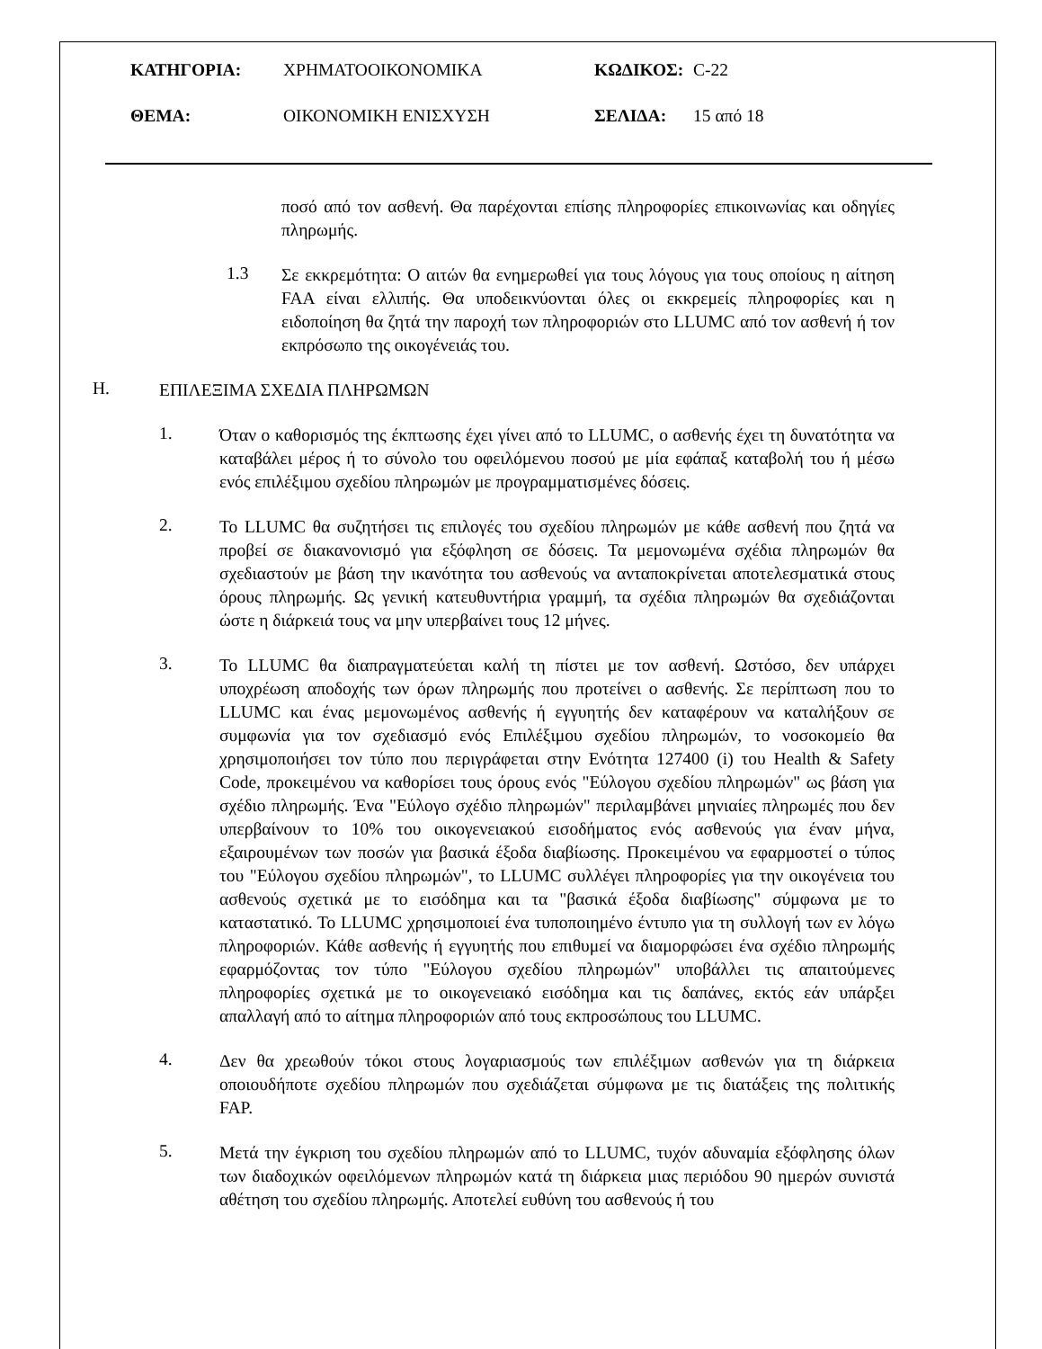ΚΑΤΗΓΟΡΙΑ: ΧΡΗΜΑΤΟΟΙΚΟΝΟΜΙΚΑ ΚΩΔΙΚΟΣ: C-22
ΘΕΜΑ: ΟΙΚΟΝΟΜΙΚΗ ΕΝΙΣΧΥΣΗ ΣΕΛΙΔΑ: 15 από 18
ποσό από τον ασθενή. Θα παρέχονται επίσης πληροφορίες επικοινωνίας και οδηγίες πληρωμής.
1.3
Σε εκκρεμότητα: Ο αιτών θα ενημερωθεί για τους λόγους για τους οποίους η αίτηση FAA είναι ελλιπής. Θα υποδεικνύονται όλες οι εκκρεμείς πληροφορίες και η ειδοποίηση θα ζητά την παροχή των πληροφοριών στο LLUMC από τον ασθενή ή τον εκπρόσωπο της οικογένειάς του.
H.
ΕΠΙΛΕΞΙΜΑ ΣΧΕΔΙΑ ΠΛΗΡΩΜΩΝ
1.
Όταν ο καθορισμός της έκπτωσης έχει γίνει από το LLUMC, ο ασθενής έχει τη δυνατότητα να καταβάλει μέρος ή το σύνολο του οφειλόμενου ποσού με μία εφάπαξ καταβολή του ή μέσω ενός επιλέξιμου σχεδίου πληρωμών με προγραμματισμένες δόσεις.
2.
Το LLUMC θα συζητήσει τις επιλογές του σχεδίου πληρωμών με κάθε ασθενή που ζητά να προβεί σε διακανονισμό για εξόφληση σε δόσεις. Τα μεμονωμένα σχέδια πληρωμών θα σχεδιαστούν με βάση την ικανότητα του ασθενούς να ανταποκρίνεται αποτελεσματικά στους όρους πληρωμής. Ως γενική κατευθυντήρια γραμμή, τα σχέδια πληρωμών θα σχεδιάζονται ώστε η διάρκειά τους να μην υπερβαίνει τους 12 μήνες.
3.
Το LLUMC θα διαπραγματεύεται καλή τη πίστει με τον ασθενή. Ωστόσο, δεν υπάρχει υποχρέωση αποδοχής των όρων πληρωμής που προτείνει ο ασθενής. Σε περίπτωση που το LLUMC και ένας μεμονωμένος ασθενής ή εγγυητής δεν καταφέρουν να καταλήξουν σε συμφωνία για τον σχεδιασμό ενός Επιλέξιμου σχεδίου πληρωμών, το νοσοκομείο θα χρησιμοποιήσει τον τύπο που περιγράφεται στην Ενότητα 127400 (i) του Health & Safety Code, προκειμένου να καθορίσει τους όρους ενός "Εύλογου σχεδίου πληρωμών" ως βάση για σχέδιο πληρωμής. Ένα "Εύλογο σχέδιο πληρωμών" περιλαμβάνει μηνιαίες πληρωμές που δεν υπερβαίνουν το 10% του οικογενειακού εισοδήματος ενός ασθενούς για έναν μήνα, εξαιρουμένων των ποσών για βασικά έξοδα διαβίωσης. Προκειμένου να εφαρμοστεί ο τύπος του "Εύλογου σχεδίου πληρωμών", το LLUMC συλλέγει πληροφορίες για την οικογένεια του ασθενούς σχετικά με το εισόδημα και τα "βασικά έξοδα διαβίωσης" σύμφωνα με το καταστατικό. Το LLUMC χρησιμοποιεί ένα τυποποιημένο έντυπο για τη συλλογή των εν λόγω πληροφοριών. Κάθε ασθενής ή εγγυητής που επιθυμεί να διαμορφώσει ένα σχέδιο πληρωμής εφαρμόζοντας τον τύπο "Εύλογου σχεδίου πληρωμών" υποβάλλει τις απαιτούμενες πληροφορίες σχετικά με το οικογενειακό εισόδημα και τις δαπάνες, εκτός εάν υπάρξει απαλλαγή από το αίτημα πληροφοριών από τους εκπροσώπους του LLUMC.
4.
Δεν θα χρεωθούν τόκοι στους λογαριασμούς των επιλέξιμων ασθενών για τη διάρκεια οποιουδήποτε σχεδίου πληρωμών που σχεδιάζεται σύμφωνα με τις διατάξεις της πολιτικής FAP.
5.
Μετά την έγκριση του σχεδίου πληρωμών από το LLUMC, τυχόν αδυναμία εξόφλησης όλων των διαδοχικών οφειλόμενων πληρωμών κατά τη διάρκεια μιας περιόδου 90 ημερών συνιστά αθέτηση του σχεδίου πληρωμής. Αποτελεί ευθύνη του ασθενούς ή του